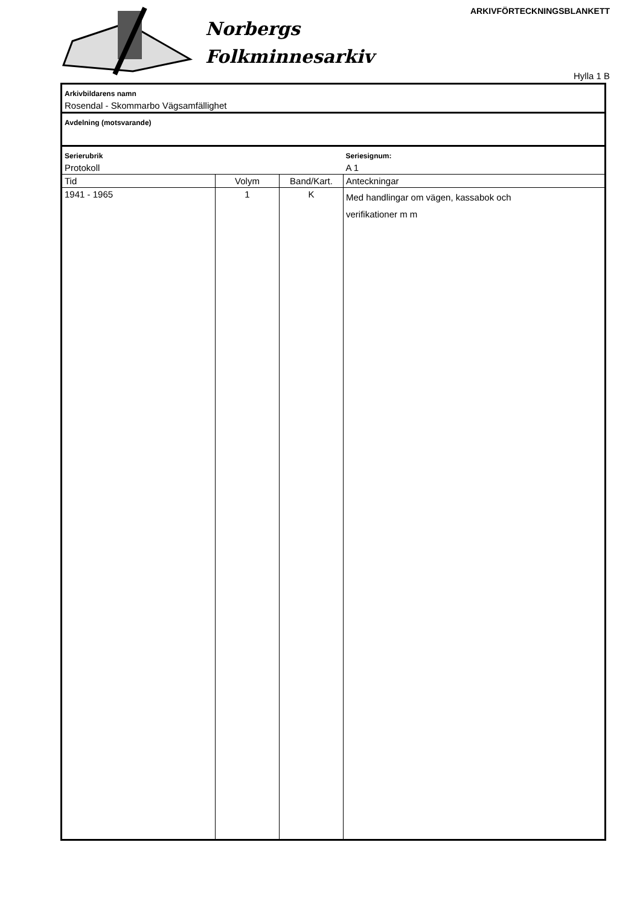ARKIVFÖRTECKNINGSBLANKETT
Norbergs
Folkminnesarkiv
Hylla 1 B
| Arkivbildarens namn | | | |
| Rosendal - Skommarbo Vägsamfällighet | | | |
| Avdelning (motsvarande) | | | |
| Serierubrik | | | Seriesignum: |
| Protokoll | | | A 1 |
| Tid | Volym | Band/Kart. | Anteckningar |
| 1941 - 1965 | 1 | K | Med handlingar om vägen, kassabok och verifikationer m m |